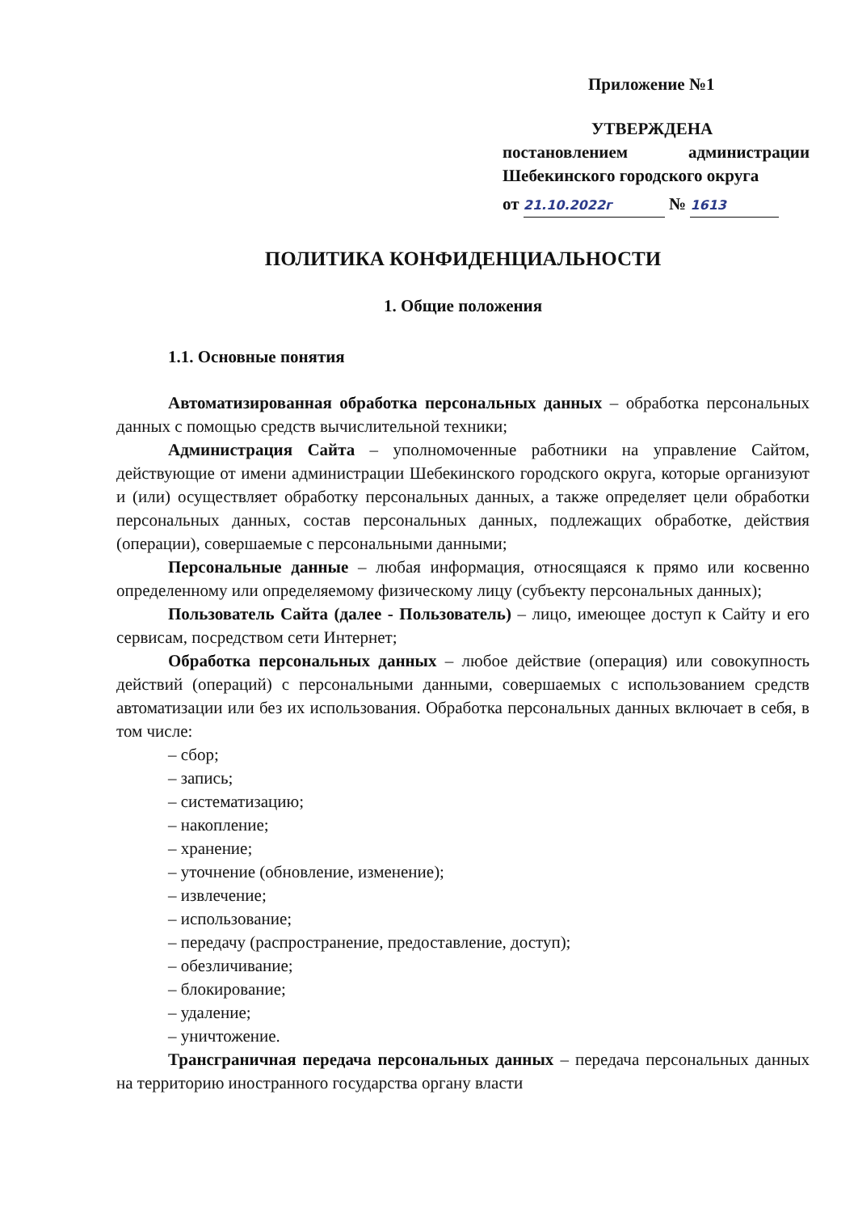Приложение №1
УТВЕРЖДЕНА
постановлением администрации
Шебекинского городского округа
от 21.10.2022г № 1613
ПОЛИТИКА КОНФИДЕНЦИАЛЬНОСТИ
1. Общие положения
1.1. Основные понятия
Автоматизированная обработка персональных данных – обработка персональных данных с помощью средств вычислительной техники;
Администрация Сайта – уполномоченные работники на управление Сайтом, действующие от имени администрации Шебекинского городского округа, которые организуют и (или) осуществляет обработку персональных данных, а также определяет цели обработки персональных данных, состав персональных данных, подлежащих обработке, действия (операции), совершаемые с персональными данными;
Персональные данные – любая информация, относящаяся к прямо или косвенно определенному или определяемому физическому лицу (субъекту персональных данных);
Пользователь Сайта (далее - Пользователь) – лицо, имеющее доступ к Сайту и его сервисам, посредством сети Интернет;
Обработка персональных данных – любое действие (операция) или совокупность действий (операций) с персональными данными, совершаемых с использованием средств автоматизации или без их использования. Обработка персональных данных включает в себя, в том числе:
– сбор;
– запись;
– систематизацию;
– накопление;
– хранение;
– уточнение (обновление, изменение);
– извлечение;
– использование;
– передачу (распространение, предоставление, доступ);
– обезличивание;
– блокирование;
– удаление;
– уничтожение.
Трансграничная передача персональных данных – передача персональных данных на территорию иностранного государства органу власти